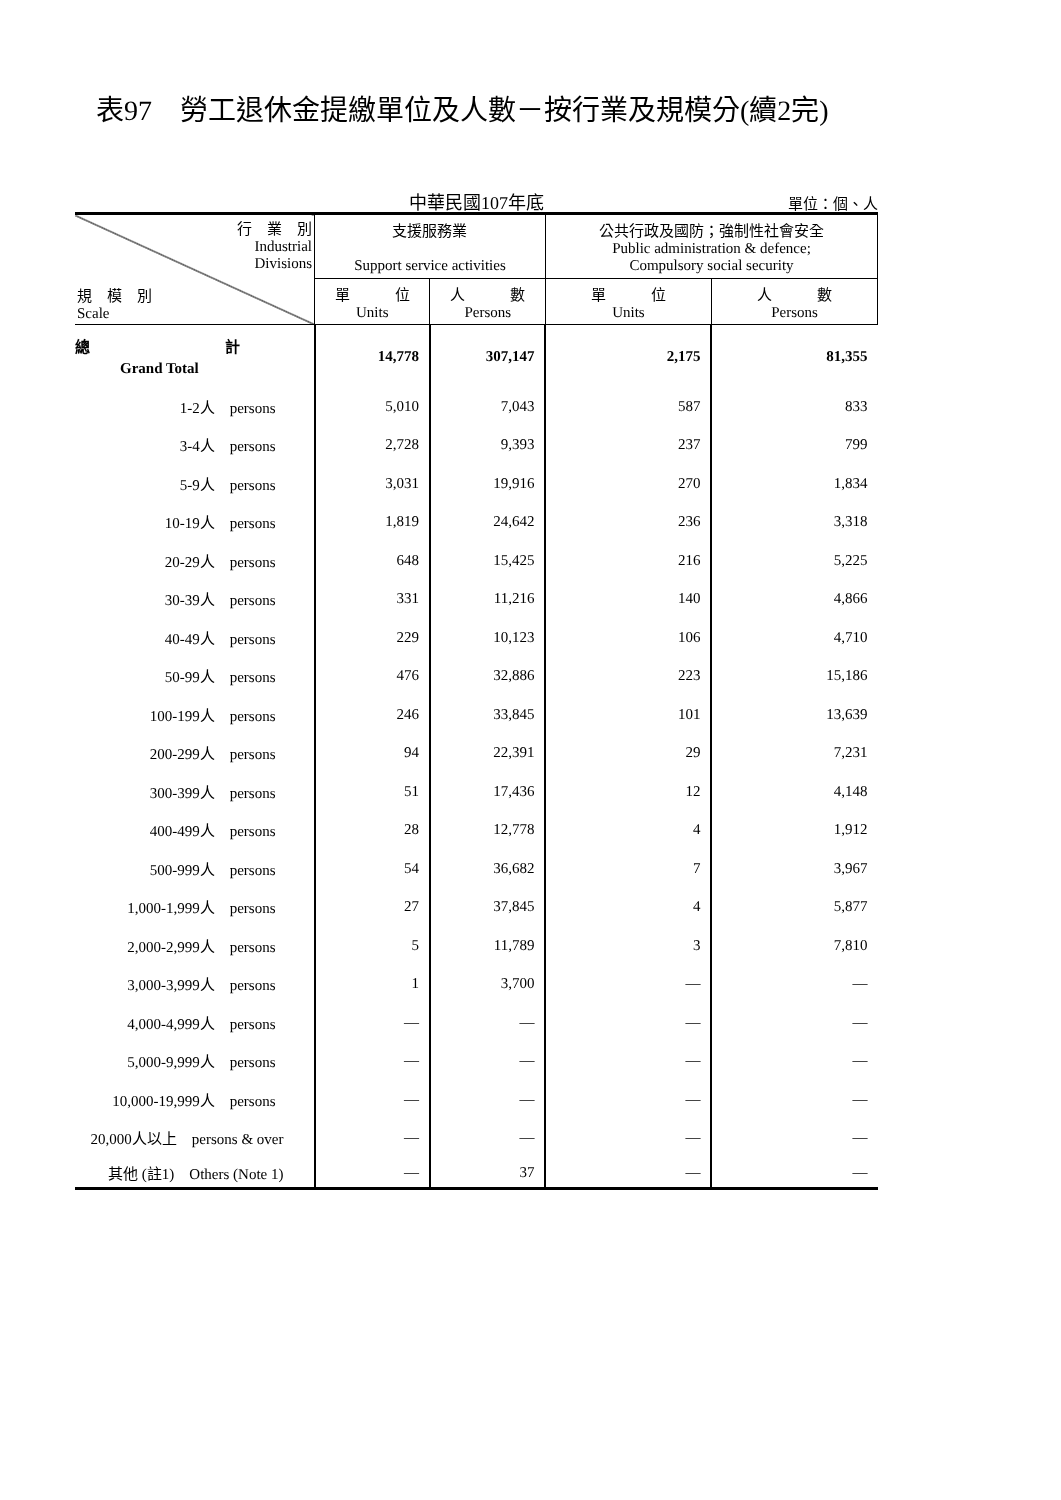表97　勞工退休金提繳單位及人數－按行業及規模分(續2完)
中華民國107年底
單位：個、人
| 行 業 別 Industrial Divisions 規 模 別 Scale | 支援服務業 Support service activities | | 公共行政及國防；強制性社會安全 Public administration & defence; Compulsory social security | |
| --- | --- | --- | --- | --- |
| | 單 位 Units | 人 數 Persons | 單 位 Units | 人 數 Persons |
| 總 計 Grand Total | 14,778 | 307,147 | 2,175 | 81,355 |
| 1-2人 persons | 5,010 | 7,043 | 587 | 833 |
| 3-4人 persons | 2,728 | 9,393 | 237 | 799 |
| 5-9人 persons | 3,031 | 19,916 | 270 | 1,834 |
| 10-19人 persons | 1,819 | 24,642 | 236 | 3,318 |
| 20-29人 persons | 648 | 15,425 | 216 | 5,225 |
| 30-39人 persons | 331 | 11,216 | 140 | 4,866 |
| 40-49人 persons | 229 | 10,123 | 106 | 4,710 |
| 50-99人 persons | 476 | 32,886 | 223 | 15,186 |
| 100-199人 persons | 246 | 33,845 | 101 | 13,639 |
| 200-299人 persons | 94 | 22,391 | 29 | 7,231 |
| 300-399人 persons | 51 | 17,436 | 12 | 4,148 |
| 400-499人 persons | 28 | 12,778 | 4 | 1,912 |
| 500-999人 persons | 54 | 36,682 | 7 | 3,967 |
| 1,000-1,999人 persons | 27 | 37,845 | 4 | 5,877 |
| 2,000-2,999人 persons | 5 | 11,789 | 3 | 7,810 |
| 3,000-3,999人 persons | 1 | 3,700 | — | — |
| 4,000-4,999人 persons | — | — | — | — |
| 5,000-9,999人 persons | — | — | — | — |
| 10,000-19,999人 persons | — | — | — | — |
| 20,000人以上 persons & over | — | — | — | — |
| 其他 (註1) Others (Note 1) | — | 37 | — | — |